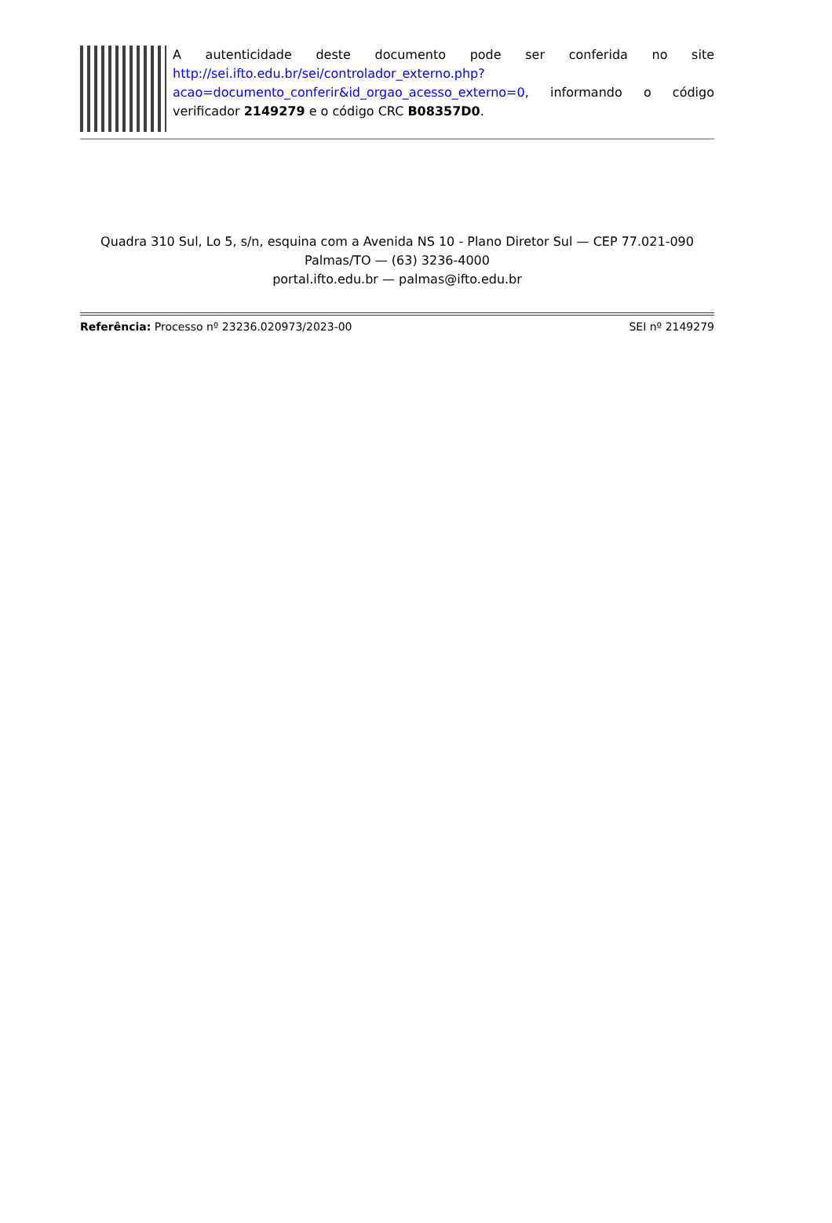A autenticidade deste documento pode ser conferida no site http://sei.ifto.edu.br/sei/controlador_externo.php?acao=documento_conferir&id_orgao_acesso_externo=0, informando o código verificador 2149279 e o código CRC B08357D0.
Quadra 310 Sul, Lo 5, s/n, esquina com a Avenida NS 10 - Plano Diretor Sul — CEP 77.021-090
Palmas/TO — (63) 3236-4000
portal.ifto.edu.br — palmas@ifto.edu.br
Referência: Processo nº 23236.020973/2023-00 SEI nº 2149279